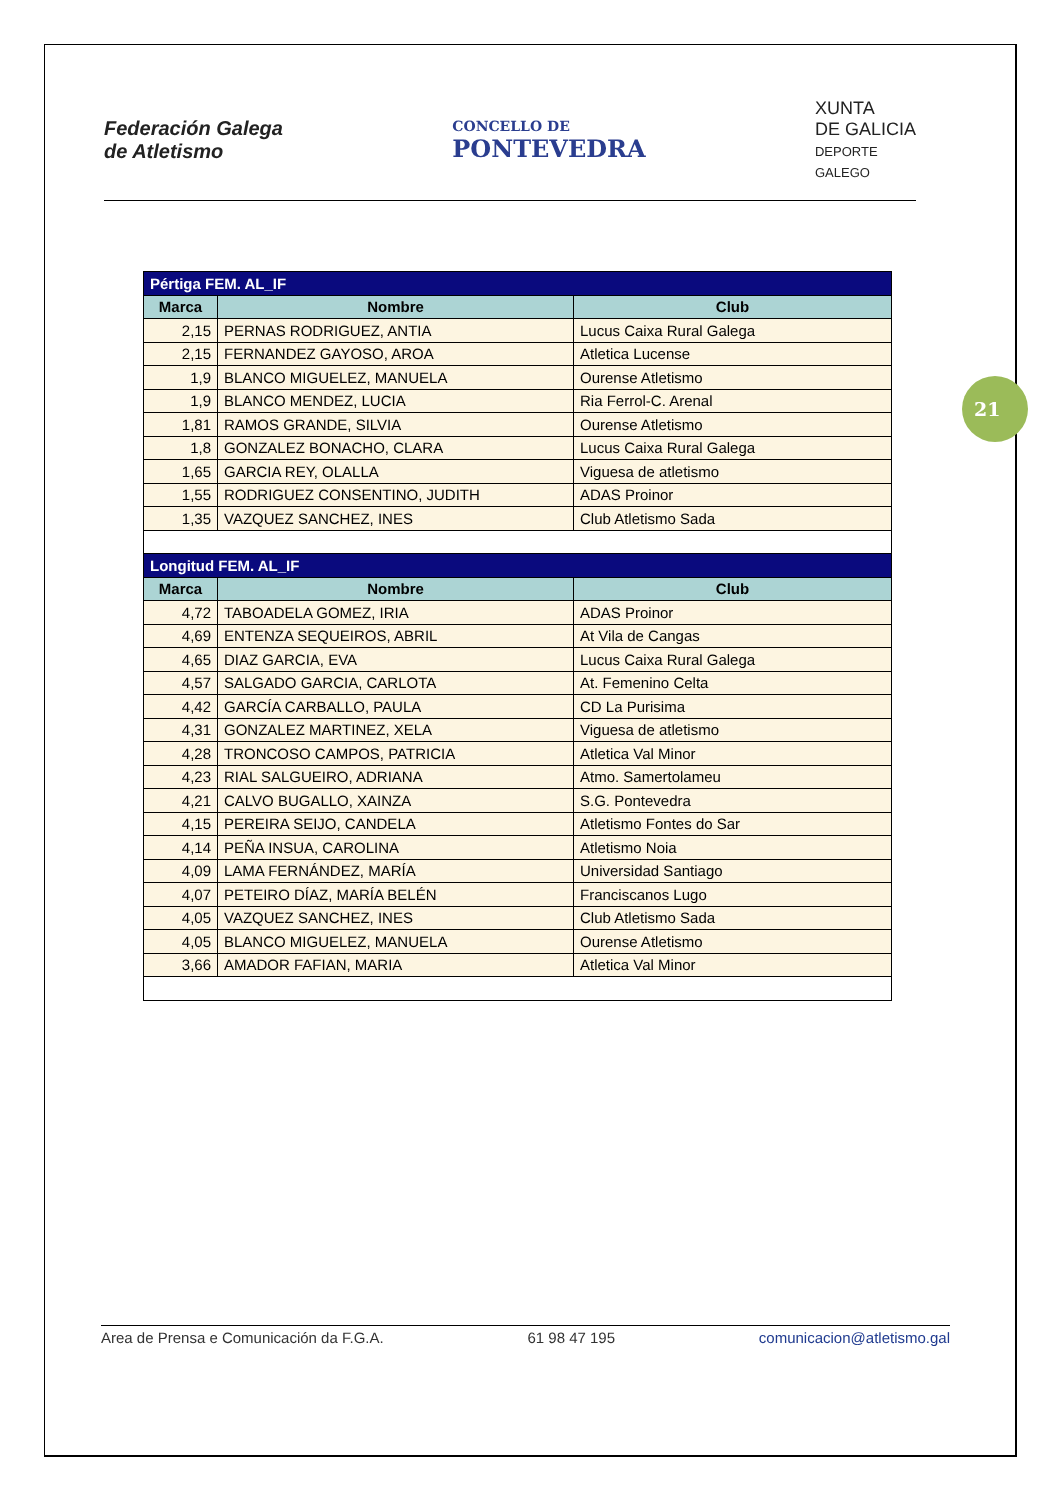Federación Galega
de Atletismo
CONCELLO DE
PONTEVEDRA
XUNTA
DE GALICIA
DEPORTE
GALEGO
21
| Pértiga FEM. AL_IF | | |
| --- | --- | --- |
| Marca | Nombre | Club |
| 2,15 | PERNAS RODRIGUEZ, ANTIA | Lucus Caixa Rural Galega |
| 2,15 | FERNANDEZ GAYOSO, AROA | Atletica Lucense |
| 1,9 | BLANCO MIGUELEZ, MANUELA | Ourense Atletismo |
| 1,9 | BLANCO MENDEZ, LUCIA | Ria Ferrol-C. Arenal |
| 1,81 | RAMOS GRANDE, SILVIA | Ourense Atletismo |
| 1,8 | GONZALEZ BONACHO, CLARA | Lucus Caixa Rural Galega |
| 1,65 | GARCIA REY, OLALLA | Viguesa de atletismo |
| 1,55 | RODRIGUEZ CONSENTINO, JUDITH | ADAS Proinor |
| 1,35 | VAZQUEZ SANCHEZ, INES | Club Atletismo Sada |
| Longitud FEM. AL_IF | | |
| Marca | Nombre | Club |
| 4,72 | TABOADELA GOMEZ, IRIA | ADAS Proinor |
| 4,69 | ENTENZA SEQUEIROS, ABRIL | At Vila de Cangas |
| 4,65 | DIAZ GARCIA, EVA | Lucus Caixa Rural Galega |
| 4,57 | SALGADO GARCIA, CARLOTA | At. Femenino Celta |
| 4,42 | GARCÍA CARBALLO, PAULA | CD La Purisima |
| 4,31 | GONZALEZ MARTINEZ, XELA | Viguesa de atletismo |
| 4,28 | TRONCOSO CAMPOS, PATRICIA | Atletica Val Minor |
| 4,23 | RIAL SALGUEIRO, ADRIANA | Atmo. Samertolameu |
| 4,21 | CALVO BUGALLO, XAINZA | S.G. Pontevedra |
| 4,15 | PEREIRA SEIJO, CANDELA | Atletismo Fontes do Sar |
| 4,14 | PEÑA INSUA, CAROLINA | Atletismo Noia |
| 4,09 | LAMA FERNÁNDEZ, MARÍA | Universidad Santiago |
| 4,07 | PETEIRO DÍAZ, MARÍA BELÉN | Franciscanos Lugo |
| 4,05 | VAZQUEZ SANCHEZ, INES | Club Atletismo Sada |
| 4,05 | BLANCO MIGUELEZ, MANUELA | Ourense Atletismo |
| 3,66 | AMADOR FAFIAN, MARIA | Atletica Val Minor |
Area de Prensa e Comunicación da F.G.A. 61 98 47 195 comunicacion@atletismo.gal